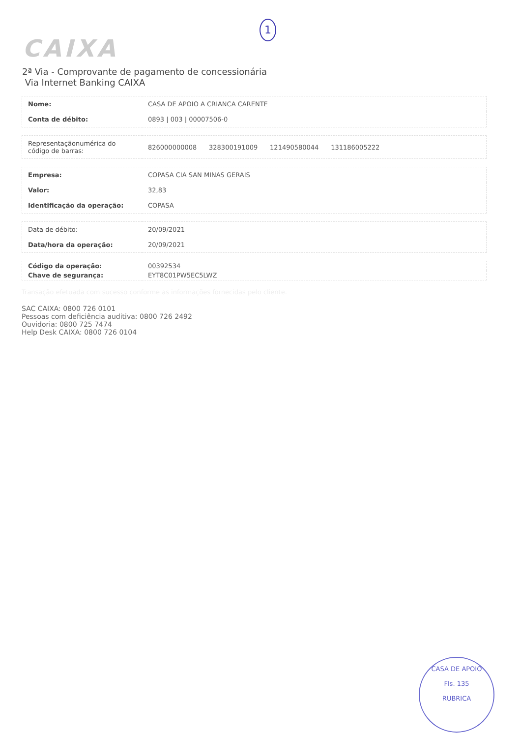1
CAIXA
2ª Via - Comprovante de pagamento de concessionária
Via Internet Banking CAIXA
| Nome: | CASA DE APOIO A CRIANCA CARENTE |
| Conta de débito: | 0893 / 003 / 00007506-0 |
| Representaçãonumérica do código de barras: | 826000000008 328300191009 121490580044 131186005222 |
| Empresa: | COPASA CIA SAN MINAS GERAIS |
| Valor: | 32,83 |
| Identificação da operação: | COPASA |
| Data de débito: | 20/09/2021 |
| Data/hora da operação: | 20/09/2021 |
| Código da operação: | 00392534 |
| Chave de segurança: | EYT8C01PW5EC5LWZ |
Transação efetuada com sucesso conforme as informações fornecidas pelo cliente.
SAC CAIXA: 0800 726 0101
Pessoas com deficiência auditiva: 0800 726 2492
Ouvidoria: 0800 725 7474
Help Desk CAIXA: 0800 726 0104
CASA DE APOIO
Fls. 135
RUBRICA